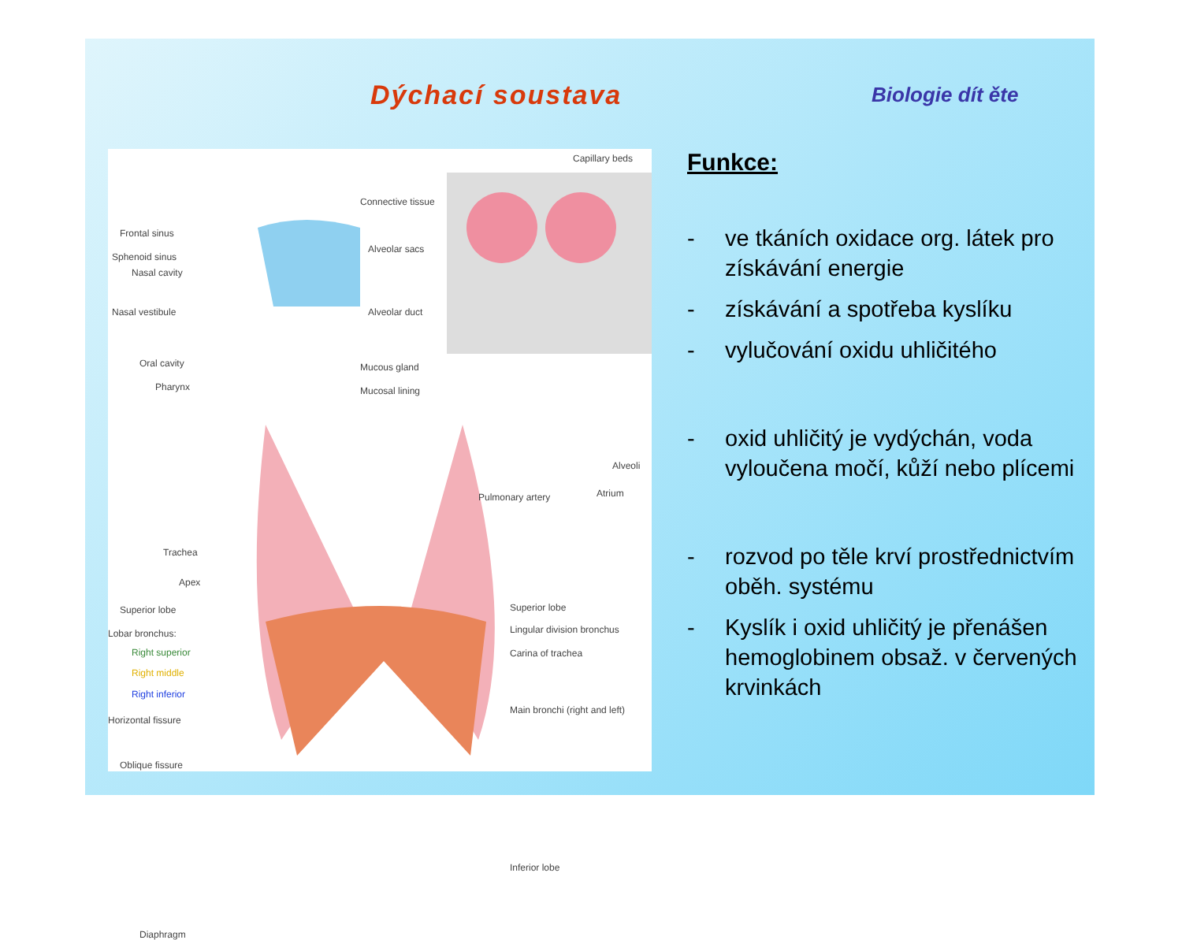Dýchací soustava Biologie dít ěte
Frontal sinus
Sphenoid sinus
Nasal cavity
Nasal vestibule
Oral cavity
Pharynx
Connective tissue
Alveolar sacs
Alveolar duct
Mucous gland
Mucosal lining
Capillary beds
Alveoli
Atrium
Pulmonary artery
Trachea
Apex
Superior lobe
Lobar bronchus:
Right superior
Right middle
Right inferior
Horizontal fissure
Oblique fissure
Diaphragm
Superior lobe
Lingular division bronchus
Carina of trachea
Main bronchi (right and left)
Inferior lobe
Funkce:
- ve tkáních oxidace org. látek pro získávání energie
- získávání a spotřeba kyslíku
- vylučování oxidu uhličitého
- oxid uhličitý je vydýchán, voda vyloučena močí, kůží nebo plícemi
- rozvod po těle krví prostřednictvím oběh. systému
- Kyslík i oxid uhličitý je přenášen hemoglobinem obsaž. v červených krvinkách